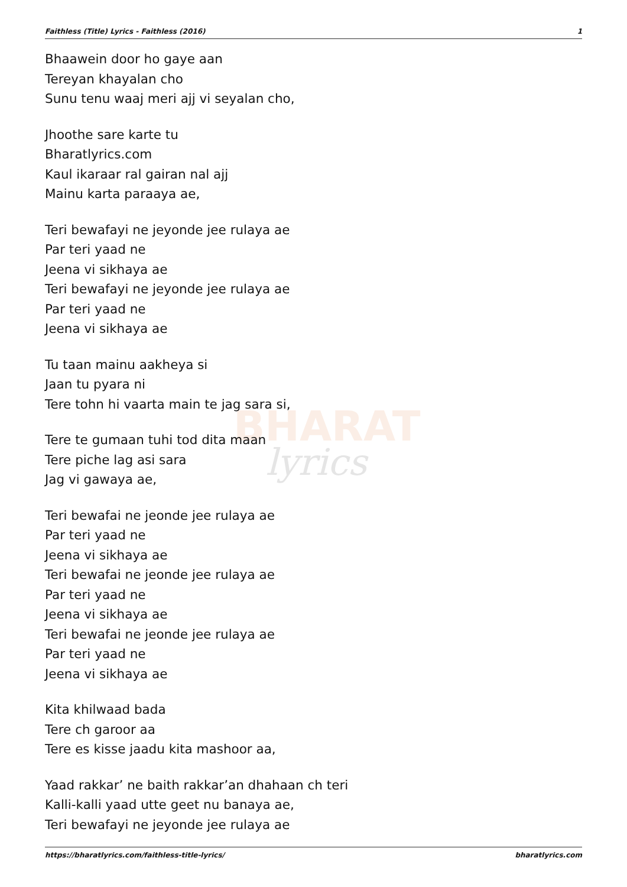Faithless (Title) Lyrics - Faithless (2016) 1
BHARAT
lyrics
Bhaawein door ho gaye aan
Tereyan khayalan cho
Sunu tenu waaj meri ajj vi seyalan cho,
Jhoothe sare karte tu
Bharatlyrics.com
Kaul ikaraar ral gairan nal ajj
Mainu karta paraaya ae,
Teri bewafayi ne jeyonde jee rulaya ae
Par teri yaad ne
Jeena vi sikhaya ae
Teri bewafayi ne jeyonde jee rulaya ae
Par teri yaad ne
Jeena vi sikhaya ae
Tu taan mainu aakheya si
Jaan tu pyara ni
Tere tohn hi vaarta main te jag sara si,
Tere te gumaan tuhi tod dita maan
Tere piche lag asi sara
Jag vi gawaya ae,
Teri bewafai ne jeonde jee rulaya ae
Par teri yaad ne
Jeena vi sikhaya ae
Teri bewafai ne jeonde jee rulaya ae
Par teri yaad ne
Jeena vi sikhaya ae
Teri bewafai ne jeonde jee rulaya ae
Par teri yaad ne
Jeena vi sikhaya ae
Kita khilwaad bada
Tere ch garoor aa
Tere es kisse jaadu kita mashoor aa,
Yaad rakkar’ ne baith rakkar’an dhahaan ch teri
Kalli-kalli yaad utte geet nu banaya ae,
Teri bewafayi ne jeyonde jee rulaya ae
https://bharatlyrics.com/faithless-title-lyrics/ bharatlyrics.com